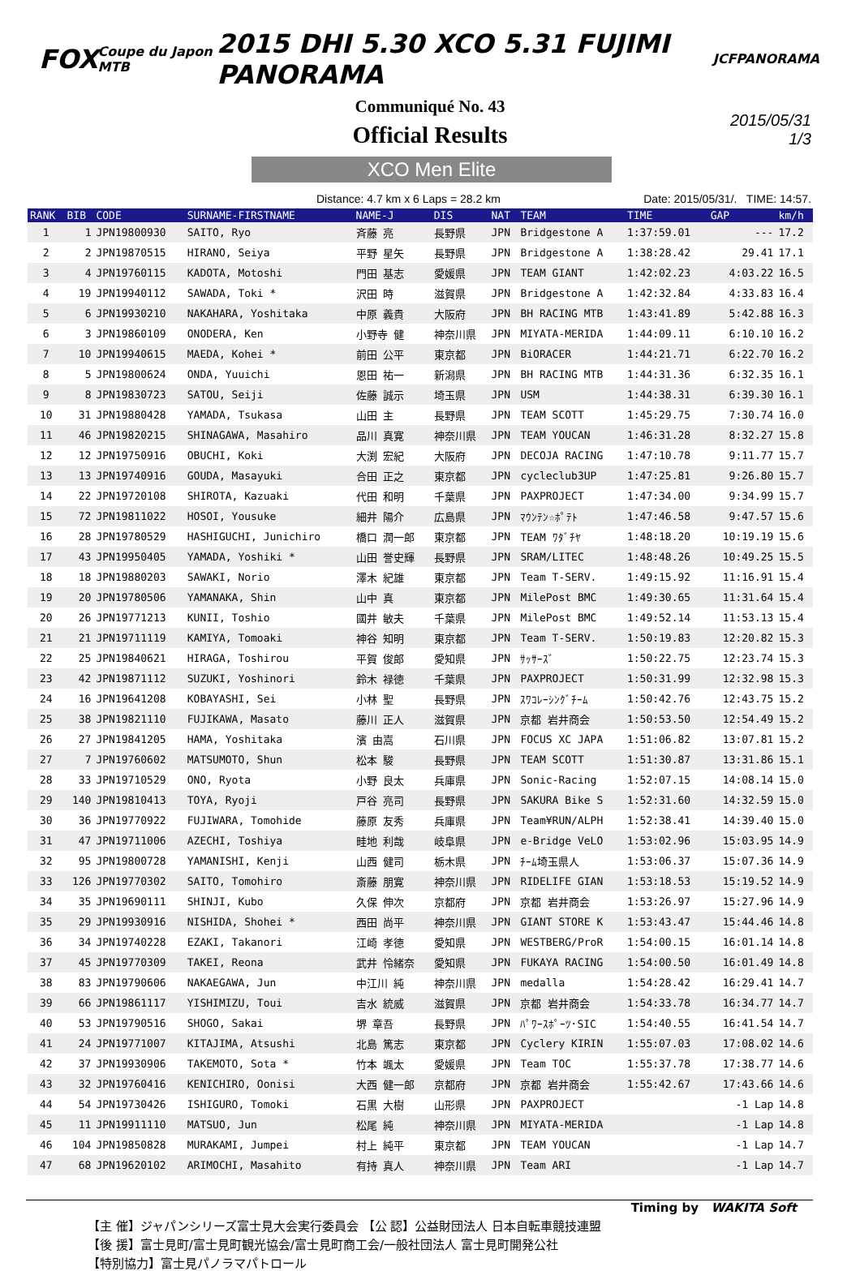FOX Coupe du Japon MTB 2015 DHI 5.30 XCO 5.31 FUJIMI PANORAMA JCF PANORAMA
Communiqué No. 43
Official Results
2015/05/31
1/3
XCO Men Elite
Distance: 4.7 km x 6 Laps = 28.2 km Date: 2015/05/31/. TIME: 14:57.
| RANK | BIB | CODE | SURNAME-FIRSTNAME | NAME-J | DIS | NAT | TEAM | TIME | GAP | km/h |
| --- | --- | --- | --- | --- | --- | --- | --- | --- | --- | --- |
| 1 | 1 | JPN19800930 | SAITO, Ryo | 斉藤 亮 | 長野県 | JPN | Bridgestone A | 1:37:59.01 | --- | 17.2 |
| 2 | 2 | JPN19870515 | HIRANO, Seiya | 平野 星矢 | 長野県 | JPN | Bridgestone A | 1:38:28.42 | 29.41 | 17.1 |
| 3 | 4 | JPN19760115 | KADOTA, Motoshi | 門田 基志 | 愛媛県 | JPN | TEAM GIANT | 1:42:02.23 | 4:03.22 | 16.5 |
| 4 | 19 | JPN19940112 | SAWADA, Toki * | 沢田 時 | 滋賀県 | JPN | Bridgestone A | 1:42:32.84 | 4:33.83 | 16.4 |
| 5 | 6 | JPN19930210 | NAKAHARA, Yoshitaka | 中原 義貴 | 大阪府 | JPN | BH RACING MTB | 1:43:41.89 | 5:42.88 | 16.3 |
| 6 | 3 | JPN19860109 | ONODERA, Ken | 小野寺 健 | 神奈川県 | JPN | MIYATA-MERIDA | 1:44:09.11 | 6:10.10 | 16.2 |
| 7 | 10 | JPN19940615 | MAEDA, Kohei * | 前田 公平 | 東京都 | JPN | BiORACER | 1:44:21.71 | 6:22.70 | 16.2 |
| 8 | 5 | JPN19800624 | ONDA, Yuuichi | 恩田 祐一 | 新潟県 | JPN | BH RACING MTB | 1:44:31.36 | 6:32.35 | 16.1 |
| 9 | 8 | JPN19830723 | SATOU, Seiji | 佐藤 誠示 | 埼玉県 | JPN | USM | 1:44:38.31 | 6:39.30 | 16.1 |
| 10 | 31 | JPN19880428 | YAMADA, Tsukasa | 山田 主 | 長野県 | JPN | TEAM SCOTT | 1:45:29.75 | 7:30.74 | 16.0 |
| 11 | 46 | JPN19820215 | SHINAGAWA, Masahiro | 品川 真寛 | 神奈川県 | JPN | TEAM YOUCAN | 1:46:31.28 | 8:32.27 | 15.8 |
| 12 | 12 | JPN19750916 | OBUCHI, Koki | 大渕 宏紀 | 大阪府 | JPN | DECOJA RACING | 1:47:10.78 | 9:11.77 | 15.7 |
| 13 | 13 | JPN19740916 | GOUDA, Masayuki | 合田 正之 | 東京都 | JPN | cycleclub3UP | 1:47:25.81 | 9:26.80 | 15.7 |
| 14 | 22 | JPN19720108 | SHIROTA, Kazuaki | 代田 和明 | 千葉県 | JPN | PAXPROJECT | 1:47:34.00 | 9:34.99 | 15.7 |
| 15 | 72 | JPN19811022 | HOSOI, Yousuke | 細井 陽介 | 広島県 | JPN | ﾏｳﾝﾃﾝ☆ﾎﾟﾃﾄ | 1:47:46.58 | 9:47.57 | 15.6 |
| 16 | 28 | JPN19780529 | HASHIGUCHI, Junichiro | 橋口 潤一郎 | 東京都 | JPN | TEAM ﾜﾀﾞﾁﾔ | 1:48:18.20 | 10:19.19 | 15.6 |
| 17 | 43 | JPN19950405 | YAMADA, Yoshiki * | 山田 誉史輝 | 長野県 | JPN | SRAM/LITEC | 1:48:48.26 | 10:49.25 | 15.5 |
| 18 | 18 | JPN19880203 | SAWAKI, Norio | 澤木 紀雄 | 東京都 | JPN | Team T-SERV. | 1:49:15.92 | 11:16.91 | 15.4 |
| 19 | 20 | JPN19780506 | YAMANAKA, Shin | 山中 真 | 東京都 | JPN | MilePost BMC | 1:49:30.65 | 11:31.64 | 15.4 |
| 20 | 26 | JPN19771213 | KUNII, Toshio | 國井 敏夫 | 千葉県 | JPN | MilePost BMC | 1:49:52.14 | 11:53.13 | 15.4 |
| 21 | 21 | JPN19711119 | KAMIYA, Tomoaki | 神谷 知明 | 東京都 | JPN | Team T-SERV. | 1:50:19.83 | 12:20.82 | 15.3 |
| 22 | 25 | JPN19840621 | HIRAGA, Toshirou | 平賀 俊郎 | 愛知県 | JPN | ｻｯｻｰｽﾞ | 1:50:22.75 | 12:23.74 | 15.3 |
| 23 | 42 | JPN19871112 | SUZUKI, Yoshinori | 鈴木 禄徳 | 千葉県 | JPN | PAXPROJECT | 1:50:31.99 | 12:32.98 | 15.3 |
| 24 | 16 | JPN19641208 | KOBAYASHI, Sei | 小林 聖 | 長野県 | JPN | ｽﾜｺﾚｰｼﾝｸﾞﾁｰﾑ | 1:50:42.76 | 12:43.75 | 15.2 |
| 25 | 38 | JPN19821110 | FUJIKAWA, Masato | 藤川 正人 | 滋賀県 | JPN | 京都 岩井商会 | 1:50:53.50 | 12:54.49 | 15.2 |
| 26 | 27 | JPN19841205 | HAMA, Yoshitaka | 濱 由嵩 | 石川県 | JPN | FOCUS XC JAPA | 1:51:06.82 | 13:07.81 | 15.2 |
| 27 | 7 | JPN19760602 | MATSUMOTO, Shun | 松本 駿 | 長野県 | JPN | TEAM SCOTT | 1:51:30.87 | 13:31.86 | 15.1 |
| 28 | 33 | JPN19710529 | ONO, Ryota | 小野 良太 | 兵庫県 | JPN | Sonic-Racing | 1:52:07.15 | 14:08.14 | 15.0 |
| 29 | 140 | JPN19810413 | TOYA, Ryoji | 戸谷 亮司 | 長野県 | JPN | SAKURA Bike S | 1:52:31.60 | 14:32.59 | 15.0 |
| 30 | 36 | JPN19770922 | FUJIWARA, Tomohide | 藤原 友秀 | 兵庫県 | JPN | Team¥RUN/ALPH | 1:52:38.41 | 14:39.40 | 15.0 |
| 31 | 47 | JPN19711006 | AZECHI, Toshiya | 畦地 利哉 | 岐阜県 | JPN | e-Bridge VeLO | 1:53:02.96 | 15:03.95 | 14.9 |
| 32 | 95 | JPN19800728 | YAMANISHI, Kenji | 山西 健司 | 栃木県 | JPN | ﾁｰﾑ埼玉県人 | 1:53:06.37 | 15:07.36 | 14.9 |
| 33 | 126 | JPN19770302 | SAITO, Tomohiro | 斎藤 朋寛 | 神奈川県 | JPN | RIDELIFE GIAN | 1:53:18.53 | 15:19.52 | 14.9 |
| 34 | 35 | JPN19690111 | SHINJI, Kubo | 久保 伸次 | 京都府 | JPN | 京都 岩井商会 | 1:53:26.97 | 15:27.96 | 14.9 |
| 35 | 29 | JPN19930916 | NISHIDA, Shohei * | 西田 尚平 | 神奈川県 | JPN | GIANT STORE K | 1:53:43.47 | 15:44.46 | 14.8 |
| 36 | 34 | JPN19740228 | EZAKI, Takanori | 江崎 孝徳 | 愛知県 | JPN | WESTBERG/ProR | 1:54:00.15 | 16:01.14 | 14.8 |
| 37 | 45 | JPN19770309 | TAKEI, Reona | 武井 怜緒奈 | 愛知県 | JPN | FUKAYA RACING | 1:54:00.50 | 16:01.49 | 14.8 |
| 38 | 83 | JPN19790606 | NAKAEGAWA, Jun | 中江川 純 | 神奈川県 | JPN | medalla | 1:54:28.42 | 16:29.41 | 14.7 |
| 39 | 66 | JPN19861117 | YISHIMIZU, Toui | 吉水 統威 | 滋賀県 | JPN | 京都 岩井商会 | 1:54:33.78 | 16:34.77 | 14.7 |
| 40 | 53 | JPN19790516 | SHOGO, Sakai | 堺 章吾 | 長野県 | JPN | ﾊﾟﾜｰｽﾎﾟｰﾂ･SIC | 1:54:40.55 | 16:41.54 | 14.7 |
| 41 | 24 | JPN19771007 | KITAJIMA, Atsushi | 北島 篤志 | 東京都 | JPN | Cyclery KIRIN | 1:55:07.03 | 17:08.02 | 14.6 |
| 42 | 37 | JPN19930906 | TAKEMOTO, Sota * | 竹本 颯太 | 愛媛県 | JPN | Team TOC | 1:55:37.78 | 17:38.77 | 14.6 |
| 43 | 32 | JPN19760416 | KENICHIRO, Oonisi | 大西 健一郎 | 京都府 | JPN | 京都 岩井商会 | 1:55:42.67 | 17:43.66 | 14.6 |
| 44 | 54 | JPN19730426 | ISHIGURO, Tomoki | 石黒 大樹 | 山形県 | JPN | PAXPROJECT | | -1 Lap | 14.8 |
| 45 | 11 | JPN19911110 | MATSUO, Jun | 松尾 純 | 神奈川県 | JPN | MIYATA-MERIDA | | -1 Lap | 14.8 |
| 46 | 104 | JPN19850828 | MURAKAMI, Jumpei | 村上 純平 | 東京都 | JPN | TEAM YOUCAN | | -1 Lap | 14.7 |
| 47 | 68 | JPN19620102 | ARIMOCHI, Masahito | 有持 真人 | 神奈川県 | JPN | Team ARI | | -1 Lap | 14.7 |
Timing by WAKITA Soft
【主 催】ジャパンシリーズ富士見大会実行委員会 【公 認】公益財団法人 日本自転車競技連盟
【後 援】富士見町/富士見町観光協会/富士見町商工会/一般社団法人 富士見町開発公社
【特別協力】富士見パノラマパトロール